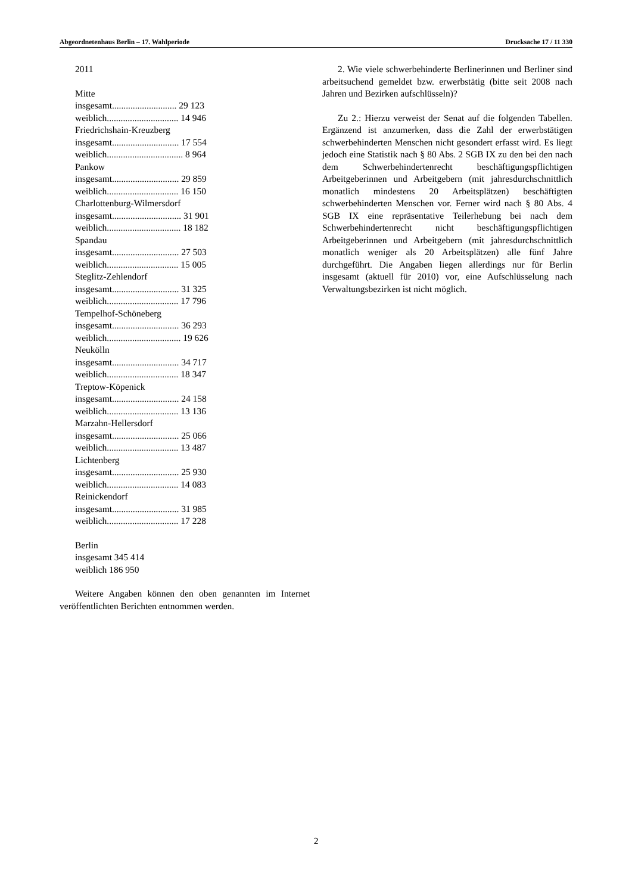Abgeordnetenhaus Berlin – 17. Wahlperiode Drucksache 17 / 11 330
2011
Mitte
insgesamt............................ 29 123
weiblich............................... 14 946
Friedrichshain-Kreuzberg
insgesamt............................. 17 554
weiblich................................. 8 964
Pankow
insgesamt............................. 29 859
weiblich............................... 16 150
Charlottenburg-Wilmersdorf
insgesamt.............................. 31 901
weiblich................................ 18 182
Spandau
insgesamt............................. 27 503
weiblich............................... 15 005
Steglitz-Zehlendorf
insgesamt............................. 31 325
weiblich............................... 17 796
Tempelhof-Schöneberg
insgesamt............................. 36 293
weiblich................................ 19 626
Neukölln
insgesamt............................. 34 717
weiblich............................... 18 347
Treptow-Köpenick
insgesamt............................. 24 158
weiblich............................... 13 136
Marzahn-Hellersdorf
insgesamt............................. 25 066
weiblich............................... 13 487
Lichtenberg
insgesamt............................. 25 930
weiblich............................... 14 083
Reinickendorf
insgesamt............................. 31 985
weiblich............................... 17 228
Berlin
insgesamt 345 414
weiblich 186 950
Weitere Angaben können den oben genannten im Internet veröffentlichten Berichten entnommen werden.
2. Wie viele schwerbehinderte Berlinerinnen und Berliner sind arbeitsuchend gemeldet bzw. erwerbstätig (bitte seit 2008 nach Jahren und Bezirken aufschlüsseln)?
Zu 2.: Hierzu verweist der Senat auf die folgenden Tabellen. Ergänzend ist anzumerken, dass die Zahl der erwerbstätigen schwerbehinderten Menschen nicht gesondert erfasst wird. Es liegt jedoch eine Statistik nach § 80 Abs. 2 SGB IX zu den bei den nach dem Schwerbehindertenrecht beschäftigungspflichtigen Arbeitgeberinnen und Arbeitgebern (mit jahresdurchschnittlich monatlich mindestens 20 Arbeitsplätzen) beschäftigten schwerbehinderten Menschen vor. Ferner wird nach § 80 Abs. 4 SGB IX eine repräsentative Teilerhebung bei nach dem Schwerbehindertenrecht nicht beschäftigungspflichtigen Arbeitgeberinnen und Arbeitgebern (mit jahresdurchschnittlich monatlich weniger als 20 Arbeitsplätzen) alle fünf Jahre durchgeführt. Die Angaben liegen allerdings nur für Berlin insgesamt (aktuell für 2010) vor, eine Aufschlüsselung nach Verwaltungsbezirken ist nicht möglich.
2